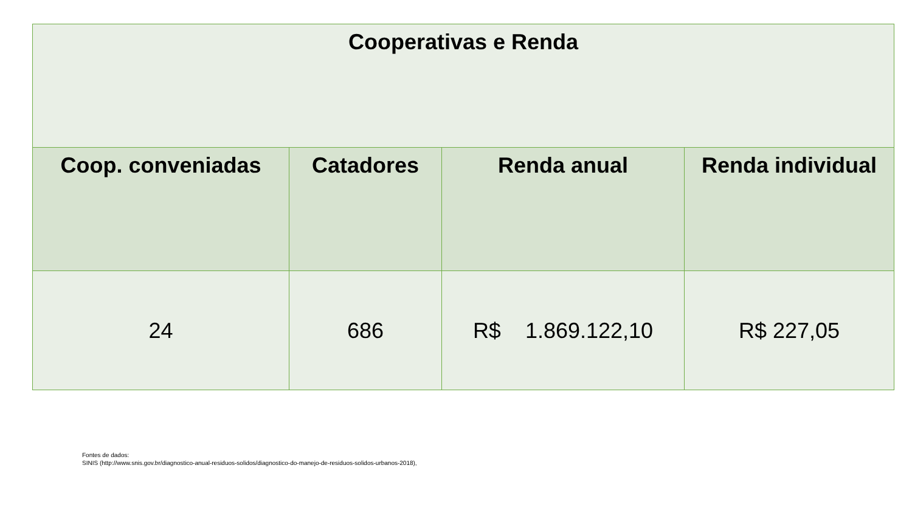| Cooperativas e Renda | | | |
| Coop. conveniadas | Catadores | Renda anual | Renda individual |
| 24 | 686 | R$ 1.869.122,10 | R$ 227,05 |
Fontes de dados:
SINIS (http://www.snis.gov.br/diagnostico-anual-residuos-solidos/diagnostico-do-manejo-de-residuos-solidos-urbanos-2018),